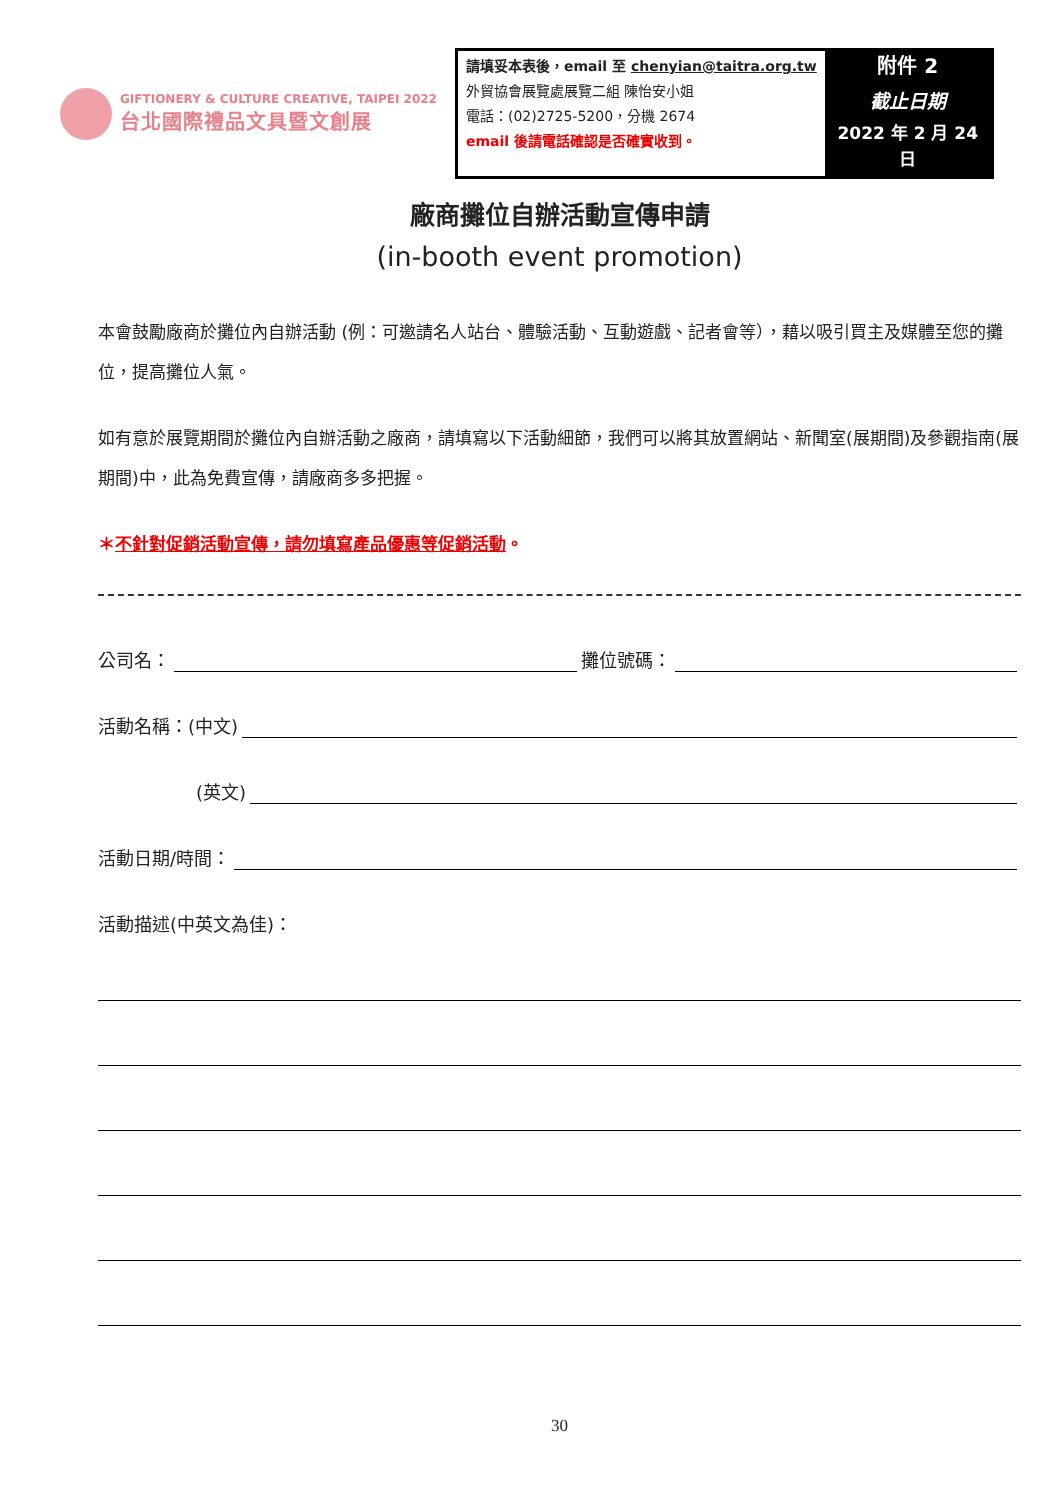GIFTIONERY & CULTURE CREATIVE, TAIPEI 2022
台北國際禮品文具暨文創展
| 請填妥本表後，email 至 chenyian@taitra.org.tw 外貿協會展覽處展覽二組 陳怡安小姐 電話：(02)2725-5200，分機 2674 email 後請電話確認是否確實收到。 | 附件 2 截止日期 2022 年 2 月 24 日 |
廠商攤位自辦活動宣傳申請
(in-booth event promotion)
本會鼓勵廠商於攤位內自辦活動 (例：可邀請名人站台、體驗活動、互動遊戲、記者會等），藉以吸引買主及媒體至您的攤位，提高攤位人氣。
如有意於展覽期間於攤位內自辦活動之廠商，請填寫以下活動細節，我們可以將其放置網站、新聞室(展期間)及參觀指南(展期間)中，此為免費宣傳，請廠商多多把握。
＊不針對促銷活動宣傳，請勿填寫產品優惠等促銷活動。
公司名： 攤位號碼：
活動名稱：(中文)
(英文)
活動日期/時間：
活動描述(中英文為佳)：
30